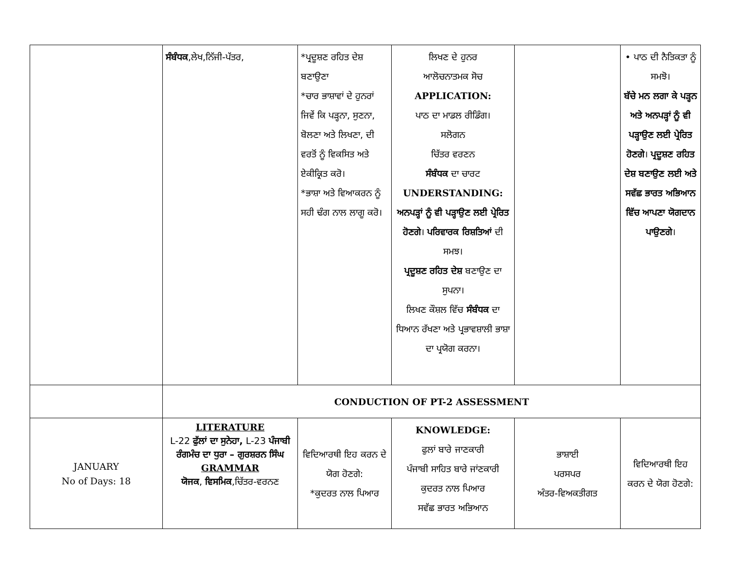| | ਸੰਬੰਧਕ ,ਲੇਖ,ਨਿੱਜੀ-ਪੱਤਰ, | *ਪ੍ਰਦੂਸ਼ਣ ਰਹਿਤ ਦੇਸ਼ ਬਣਾਉਣਾ *ਚਾਰ ਭਾਸ਼ਾਵਾਂ ਦੇ ਹੁਨਰਾਂ ਜਿਵੇਂ ਕਿ ਪੜ੍ਹਨਾ, ਸੁਣਨਾ, ਬੋਲਣਾ ਅਤੇ ਲਿਖਣਾ, ਦੀ ਵਰਤੋਂ ਨੂੰ ਵਿਕਸਿਤ ਅਤੇ ਏਕੀਕ੍ਰਿਤ ਕਰੋ। *ਭਾਸ਼ਾ ਅਤੇ ਵਿਆਕਰਨ ਨੂੰ ਸਹੀ ਢੰਗ ਨਾਲ ਲਾਗੂ ਕਰੋ। | ਲਿਖਣ ਦੇ ਹੁਨਰ ਆਲੋਚਨਾਤਮਕ ਸੋਚ APPLICATION: ਪਾਠ ਦਾ ਮਾਡਲ ਰੀਡਿੰਗ। ਸਲੋਗਨ ਚਿੱਤਰ ਵਰਣਨ ਸੰਬੰਧਕ ਦਾ ਚਾਰਟ UNDERSTANDING: ਅਨਪੜ੍ਹਾਂ ਨੂੰ ਵੀ ਪੜ੍ਹਾਉਣ ਲਈ ਪ੍ਰੇਰਿਤ ਹੋਣਗੇ । ਪਰਿਵਾਰਕ ਰਿਸ਼ਤਿਆਂ ਦੀ ਸਮਝ। ਪ੍ਰਦੂਸ਼ਣ ਰਹਿਤ ਦੇਸ਼ ਬਣਾਉਣ ਦਾ ਸੁਪਨਾ। ਲਿਖਣ ਕੌਸ਼ਲ ਵਿੱਚ ਸੰਬੰਧਕ ਦਾ ਧਿਆਨ ਰੱਖਣਾ ਅਤੇ ਪ੍ਰਭਾਵਸ਼ਾਲੀ ਭਾਸ਼ਾ ਦਾ ਪ੍ਰਯੋਗ ਕਰਨਾ। | | • ਪਾਠ ਦੀ ਨੈਤਿਕਤਾ ਨੂੰ ਸਮਝੋ। ਬੱਚੇ ਮਨ ਲਗਾ ਕੇ ਪੜ੍ਹਨ ਅਤੇ ਅਨਪੜ੍ਹਾਂ ਨੂੰ ਵੀ ਪੜ੍ਹਾਉਣ ਲਈ ਪ੍ਰੇਰਿਤ ਹੋਣਗੇ । ਪ੍ਰਦੂਸ਼ਣ ਰਹਿਤ ਦੇਸ਼ ਬਣਾਉਣ ਲਈ ਅਤੇ ਸਵੱਛ ਭਾਰਤ ਅਭਿਆਨ ਵਿੱਚ ਆਪਣਾ ਯੋਗਦਾਨ ਪਾਉਣਗੇ । |
| | CONDUCTION OF PT-2 ASSESSMENT | | | | |
| JANUARY No of Days: 18 | LITERATURE L-22 ਫੁੱਲਾਂ ਦਾ ਸੁਨੇਹਾ, L-23 ਪੰਜਾਬੀ ਰੰਗਮੰਚ ਦਾ ਧੁਰਾ – ਗੁਰਸ਼ਰਨ ਸਿੰਘ GRAMMAR ਯੋਜਕ , ਵਿਸਮਿਕ ,ਚਿੱਤਰ-ਵਰਨਣ | ਵਿਦਿਆਰਥੀ ਇਹ ਕਰਨ ਦੇ ਯੋਗ ਹੋਣਗੇ: *ਕੁਦਰਤ ਨਾਲ ਪਿਆਰ | KNOWLEDGE: ਫੁਲਾਂ ਬਾਰੇ ਜਾਣਕਾਰੀ ਪੰਜਾਬੀ ਸਾਹਿਤ ਬਾਰੇ ਜਾਂਣਕਾਰੀ ਕੁਦਰਤ ਨਾਲ ਪਿਆਰ ਸਵੱਛ ਭਾਰਤ ਅਭਿਆਨ | ਭਾਸ਼ਾਈ ਪਰਸਪਰ ਅੰਤਰ-ਵਿਅਕਤੀਗਤ | ਵਿਦਿਆਰਥੀ ਇਹ ਕਰਨ ਦੇ ਯੋਗ ਹੋਣਗੇ: |